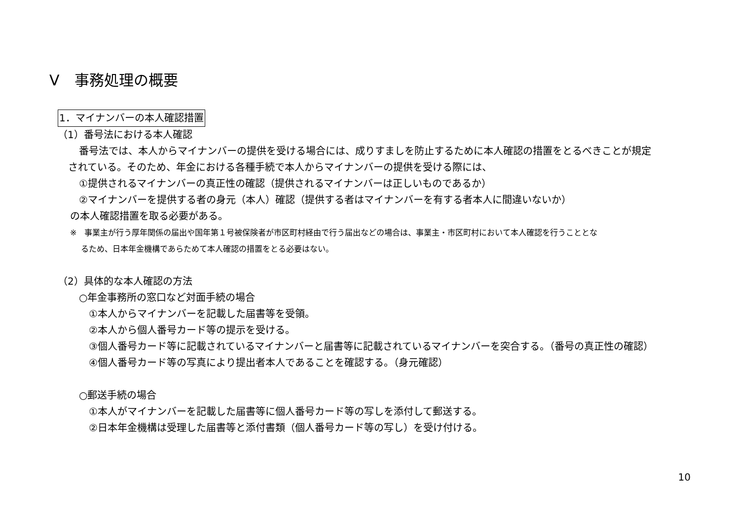Ⅴ　事務処理の概要
1．マイナンバーの本人確認措置
（1）番号法における本人確認
番号法では、本人からマイナンバーの提供を受ける場合には、成りすましを防止するために本人確認の措置をとるべきことが規定
されている。そのため、年金における各種手続で本人からマイナンバーの提供を受ける際には、
①提供されるマイナンバーの真正性の確認（提供されるマイナンバーは正しいものであるか）
②マイナンバーを提供する者の身元（本人）確認（提供する者はマイナンバーを有する者本人に間違いないか）
の本人確認措置を取る必要がある。
※　事業主が行う厚年関係の届出や国年第１号被保険者が市区町村経由で行う届出などの場合は、事業主・市区町村において本人確認を行うこととな
るため、日本年金機構であらためて本人確認の措置をとる必要はない。
（2）具体的な本人確認の方法
○年金事務所の窓口など対面手続の場合
①本人からマイナンバーを記載した届書等を受領。
②本人から個人番号カード等の提示を受ける。
③個人番号カード等に記載されているマイナンバーと届書等に記載されているマイナンバーを突合する。（番号の真正性の確認）
④個人番号カード等の写真により提出者本人であることを確認する。（身元確認）
○郵送手続の場合
①本人がマイナンバーを記載した届書等に個人番号カード等の写しを添付して郵送する。
②日本年金機構は受理した届書等と添付書類（個人番号カード等の写し）を受け付ける。
10